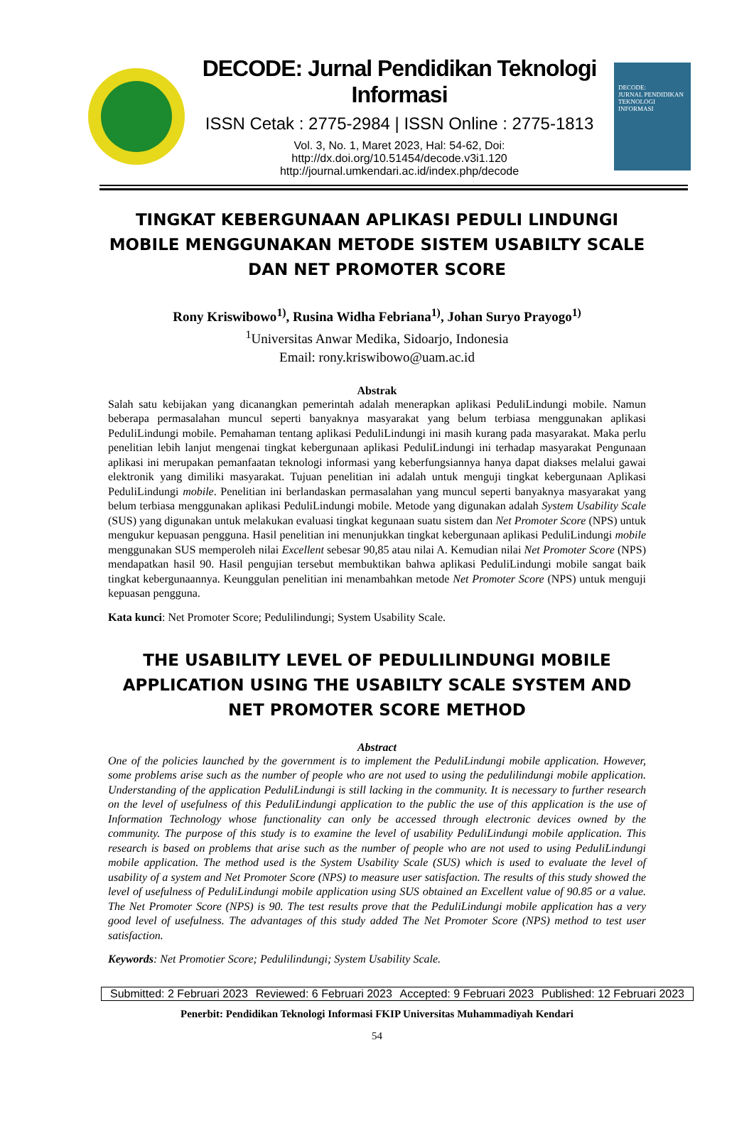DECODE: Jurnal Pendidikan Teknologi Informasi
ISSN Cetak : 2775-2984 | ISSN Online : 2775-1813
Vol. 3, No. 1, Maret 2023, Hal: 54-62, Doi: http://dx.doi.org/10.51454/decode.v3i1.120
http://journal.umkendari.ac.id/index.php/decode
DECODE:
JURNAL PENDIDIKAN TEKNOLOGI INFORMASI
TINGKAT KEBERGUNAAN APLIKASI PEDULI LINDUNGI MOBILE MENGGUNAKAN METODE SISTEM USABILTY SCALE DAN NET PROMOTER SCORE
Rony Kriswibowo<sup>1)</sup>, Rusina Widha Febriana<sup>1)</sup>, Johan Suryo Prayogo<sup>1)</sup>
<sup>1</sup> Universitas Anwar Medika, Sidoarjo, Indonesia
Email: rony.kriswibowo@uam.ac.id
Abstrak
Salah satu kebijakan yang dicanangkan pemerintah adalah menerapkan aplikasi PeduliLindungi mobile. Namun beberapa permasalahan muncul seperti banyaknya masyarakat yang belum terbiasa menggunakan aplikasi PeduliLindungi mobile. Pemahaman tentang aplikasi PeduliLindungi ini masih kurang pada masyarakat. Maka perlu penelitian lebih lanjut mengenai tingkat kebergunaan aplikasi PeduliLindungi ini terhadap masyarakat Pengunaan aplikasi ini merupakan pemanfaatan teknologi informasi yang keberfungsiannya hanya dapat diakses melalui gawai elektronik yang dimiliki masyarakat. Tujuan penelitian ini adalah untuk menguji tingkat kebergunaan Aplikasi PeduliLindungi mobile. Penelitian ini berlandaskan permasalahan yang muncul seperti banyaknya masyarakat yang belum terbiasa menggunakan aplikasi PeduliLindungi mobile. Metode yang digunakan adalah System Usability Scale (SUS) yang digunakan untuk melakukan evaluasi tingkat kegunaan suatu sistem dan Net Promoter Score (NPS) untuk mengukur kepuasan pengguna. Hasil penelitian ini menunjukkan tingkat kebergunaan aplikasi PeduliLindungi mobile menggunakan SUS memperoleh nilai Excellent sebesar 90,85 atau nilai A. Kemudian nilai Net Promoter Score (NPS) mendapatkan hasil 90. Hasil pengujian tersebut membuktikan bahwa aplikasi PeduliLindungi mobile sangat baik tingkat kebergunaannya. Keunggulan penelitian ini menambahkan metode Net Promoter Score (NPS) untuk menguji kepuasan pengguna.
Kata kunci: Net Promoter Score; Pedulilindungi; System Usability Scale.
THE USABILITY LEVEL OF PEDULILINDUNGI MOBILE APPLICATION USING THE USABILTY SCALE SYSTEM AND NET PROMOTER SCORE METHOD
Abstract
One of the policies launched by the government is to implement the PeduliLindungi mobile application. However, some problems arise such as the number of people who are not used to using the pedulilindungi mobile application. Understanding of the application PeduliLindungi is still lacking in the community. It is necessary to further research on the level of usefulness of this PeduliLindungi application to the public the use of this application is the use of Information Technology whose functionality can only be accessed through electronic devices owned by the community. The purpose of this study is to examine the level of usability PeduliLindungi mobile application. This research is based on problems that arise such as the number of people who are not used to using PeduliLindungi mobile application. The method used is the System Usability Scale (SUS) which is used to evaluate the level of usability of a system and Net Promoter Score (NPS) to measure user satisfaction. The results of this study showed the level of usefulness of PeduliLindungi mobile application using SUS obtained an Excellent value of 90.85 or a value. The Net Promoter Score (NPS) is 90. The test results prove that the PeduliLindungi mobile application has a very good level of usefulness. The advantages of this study added The Net Promoter Score (NPS) method to test user satisfaction.
Keywords: Net Promotier Score; Pedulilindungi; System Usability Scale.
Submitted: 2 Februari 2023 Reviewed: 6 Februari 2023 Accepted: 9 Februari 2023 Published: 12 Februari 2023
Penerbit: Pendidikan Teknologi Informasi FKIP Universitas Muhammadiyah Kendari
54